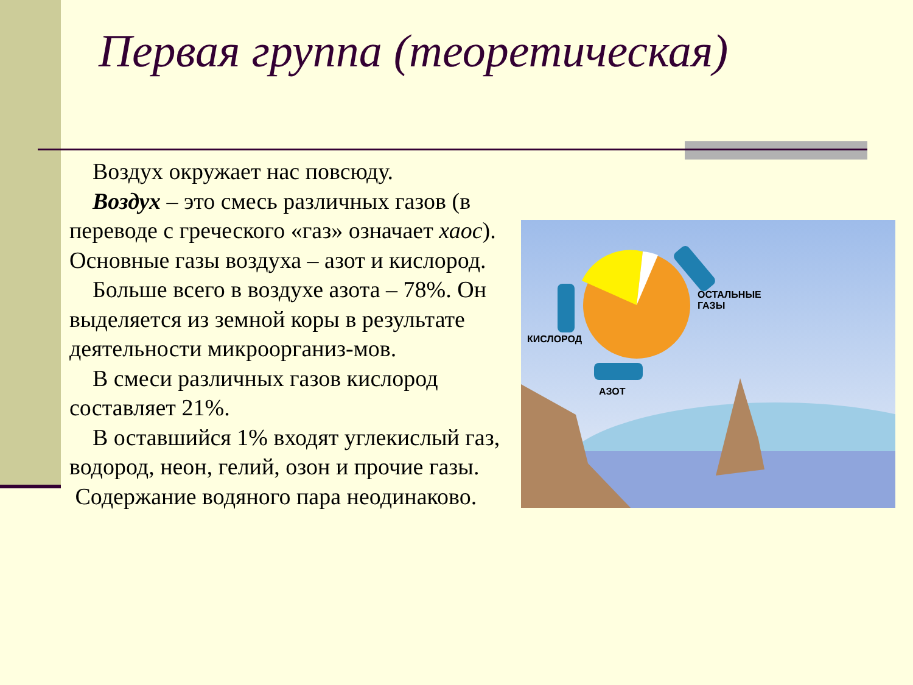Первая группа (теоретическая)
Воздух окружает нас повсюду.
Воздух – это смесь различных газов (в переводе с греческого «газ» означает хаос). Основные газы воздуха – азот и кислород.
Больше всего в воздухе азота – 78%. Он выделяется из земной коры в результате деятельности микроорганиз-мов.
В смеси различных газов кислород составляет 21%.
В оставшийся 1% входят углекислый газ, водород, неон, гелий, озон и прочие газы.
Содержание водяного пара неодинаково.
КИСЛОРОД
ОСТАЛЬНЫЕ
ГАЗЫ
АЗОТ